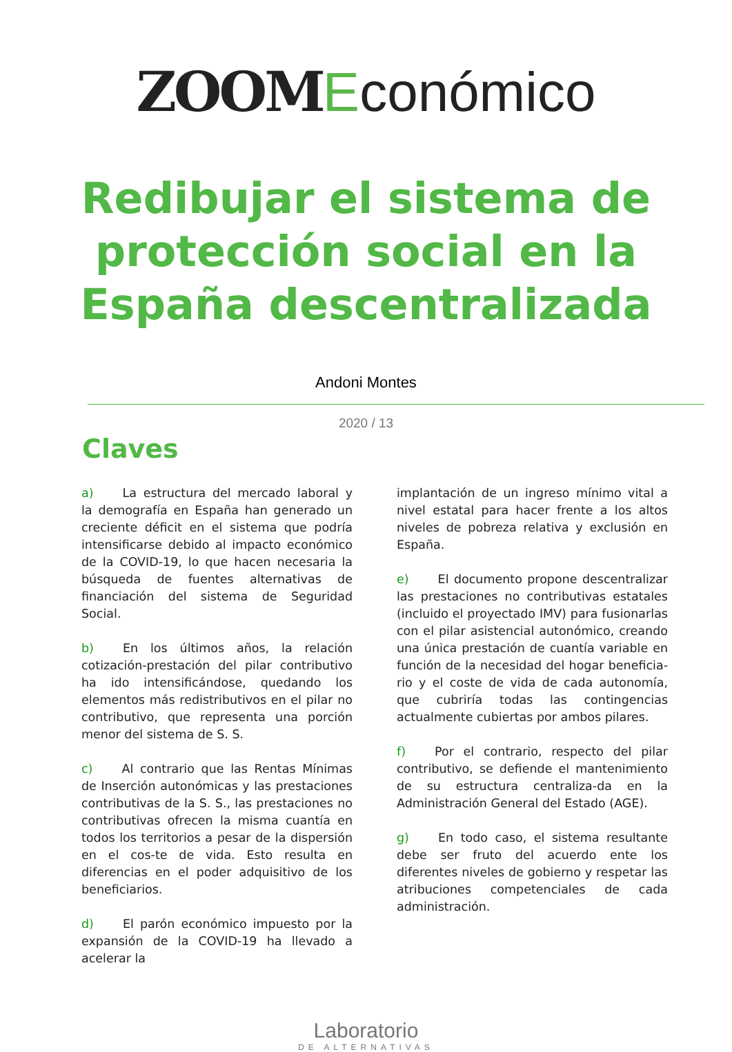ZOOM Económico
Redibujar el sistema de
protección social en la
España descentralizada
Andoni Montes
2020 / 13
Claves
a) La estructura del mercado laboral y la demografía en España han generado un creciente déficit en el sistema que podría intensificarse debido al impacto económico de la COVID-19, lo que hacen necesaria la búsqueda de fuentes alternativas de financiación del sistema de Seguridad Social.
b) En los últimos años, la relación cotización-prestación del pilar contributivo ha ido intensificándose, quedando los elementos más redistributivos en el pilar no contributivo, que representa una porción menor del sistema de S. S.
c) Al contrario que las Rentas Mínimas de Inserción autonómicas y las prestaciones contributivas de la S. S., las prestaciones no contributivas ofrecen la misma cuantía en todos los territorios a pesar de la dispersión en el cos-te de vida. Esto resulta en diferencias en el poder adquisitivo de los beneficiarios.
d) El parón económico impuesto por la expansión de la COVID-19 ha llevado a acelerar la
implantación de un ingreso mínimo vital a nivel estatal para hacer frente a los altos niveles de pobreza relativa y exclusión en España.
e) El documento propone descentralizar las prestaciones no contributivas estatales (incluido el proyectado IMV) para fusionarlas con el pilar asistencial autonómico, creando una única prestación de cuantía variable en función de la necesidad del hogar beneficia-rio y el coste de vida de cada autonomía, que cubriría todas las contingencias actualmente cubiertas por ambos pilares.
f) Por el contrario, respecto del pilar contributivo, se defiende el mantenimiento de su estructura centraliza-da en la Administración General del Estado (AGE).
g) En todo caso, el sistema resultante debe ser fruto del acuerdo ente los diferentes niveles de gobierno y respetar las atribuciones competenciales de cada administración.
Laboratorio
DE ALTERNATIVAS